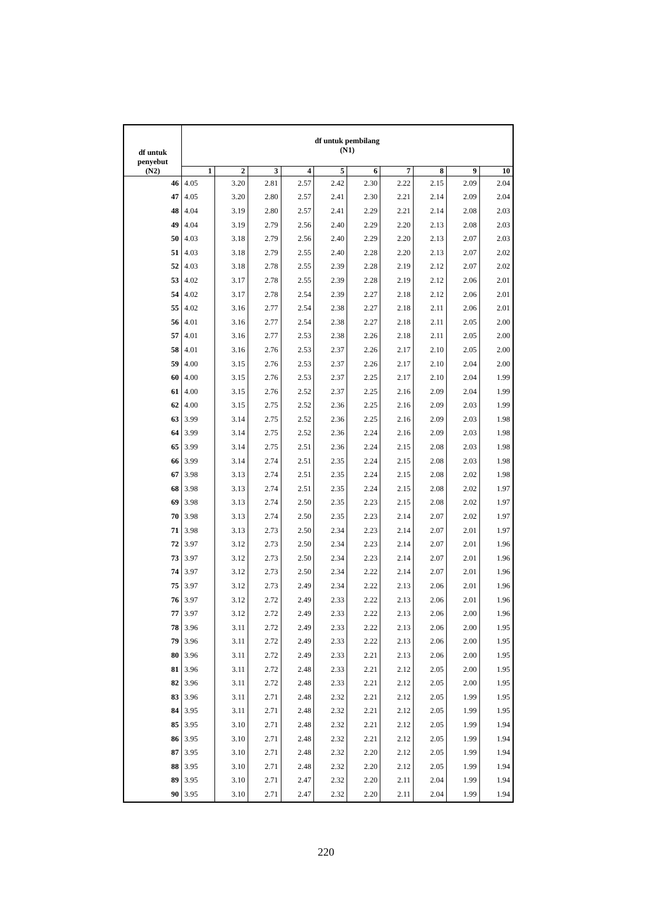| df untuk penyebut (N2) | df untuk pembilang (N1) | | | | | | | | | |
| --- | --- | --- | --- | --- | --- | --- | --- | --- | --- | --- |
| | 1 | 2 | 3 | 4 | 5 | 6 | 7 | 8 | 9 | 10 |
| 46 | 4.05 | 3.20 | 2.81 | 2.57 | 2.42 | 2.30 | 2.22 | 2.15 | 2.09 | 2.04 |
| 47 | 4.05 | 3.20 | 2.80 | 2.57 | 2.41 | 2.30 | 2.21 | 2.14 | 2.09 | 2.04 |
| 48 | 4.04 | 3.19 | 2.80 | 2.57 | 2.41 | 2.29 | 2.21 | 2.14 | 2.08 | 2.03 |
| 49 | 4.04 | 3.19 | 2.79 | 2.56 | 2.40 | 2.29 | 2.20 | 2.13 | 2.08 | 2.03 |
| 50 | 4.03 | 3.18 | 2.79 | 2.56 | 2.40 | 2.29 | 2.20 | 2.13 | 2.07 | 2.03 |
| 51 | 4.03 | 3.18 | 2.79 | 2.55 | 2.40 | 2.28 | 2.20 | 2.13 | 2.07 | 2.02 |
| 52 | 4.03 | 3.18 | 2.78 | 2.55 | 2.39 | 2.28 | 2.19 | 2.12 | 2.07 | 2.02 |
| 53 | 4.02 | 3.17 | 2.78 | 2.55 | 2.39 | 2.28 | 2.19 | 2.12 | 2.06 | 2.01 |
| 54 | 4.02 | 3.17 | 2.78 | 2.54 | 2.39 | 2.27 | 2.18 | 2.12 | 2.06 | 2.01 |
| 55 | 4.02 | 3.16 | 2.77 | 2.54 | 2.38 | 2.27 | 2.18 | 2.11 | 2.06 | 2.01 |
| 56 | 4.01 | 3.16 | 2.77 | 2.54 | 2.38 | 2.27 | 2.18 | 2.11 | 2.05 | 2.00 |
| 57 | 4.01 | 3.16 | 2.77 | 2.53 | 2.38 | 2.26 | 2.18 | 2.11 | 2.05 | 2.00 |
| 58 | 4.01 | 3.16 | 2.76 | 2.53 | 2.37 | 2.26 | 2.17 | 2.10 | 2.05 | 2.00 |
| 59 | 4.00 | 3.15 | 2.76 | 2.53 | 2.37 | 2.26 | 2.17 | 2.10 | 2.04 | 2.00 |
| 60 | 4.00 | 3.15 | 2.76 | 2.53 | 2.37 | 2.25 | 2.17 | 2.10 | 2.04 | 1.99 |
| 61 | 4.00 | 3.15 | 2.76 | 2.52 | 2.37 | 2.25 | 2.16 | 2.09 | 2.04 | 1.99 |
| 62 | 4.00 | 3.15 | 2.75 | 2.52 | 2.36 | 2.25 | 2.16 | 2.09 | 2.03 | 1.99 |
| 63 | 3.99 | 3.14 | 2.75 | 2.52 | 2.36 | 2.25 | 2.16 | 2.09 | 2.03 | 1.98 |
| 64 | 3.99 | 3.14 | 2.75 | 2.52 | 2.36 | 2.24 | 2.16 | 2.09 | 2.03 | 1.98 |
| 65 | 3.99 | 3.14 | 2.75 | 2.51 | 2.36 | 2.24 | 2.15 | 2.08 | 2.03 | 1.98 |
| 66 | 3.99 | 3.14 | 2.74 | 2.51 | 2.35 | 2.24 | 2.15 | 2.08 | 2.03 | 1.98 |
| 67 | 3.98 | 3.13 | 2.74 | 2.51 | 2.35 | 2.24 | 2.15 | 2.08 | 2.02 | 1.98 |
| 68 | 3.98 | 3.13 | 2.74 | 2.51 | 2.35 | 2.24 | 2.15 | 2.08 | 2.02 | 1.97 |
| 69 | 3.98 | 3.13 | 2.74 | 2.50 | 2.35 | 2.23 | 2.15 | 2.08 | 2.02 | 1.97 |
| 70 | 3.98 | 3.13 | 2.74 | 2.50 | 2.35 | 2.23 | 2.14 | 2.07 | 2.02 | 1.97 |
| 71 | 3.98 | 3.13 | 2.73 | 2.50 | 2.34 | 2.23 | 2.14 | 2.07 | 2.01 | 1.97 |
| 72 | 3.97 | 3.12 | 2.73 | 2.50 | 2.34 | 2.23 | 2.14 | 2.07 | 2.01 | 1.96 |
| 73 | 3.97 | 3.12 | 2.73 | 2.50 | 2.34 | 2.23 | 2.14 | 2.07 | 2.01 | 1.96 |
| 74 | 3.97 | 3.12 | 2.73 | 2.50 | 2.34 | 2.22 | 2.14 | 2.07 | 2.01 | 1.96 |
| 75 | 3.97 | 3.12 | 2.73 | 2.49 | 2.34 | 2.22 | 2.13 | 2.06 | 2.01 | 1.96 |
| 76 | 3.97 | 3.12 | 2.72 | 2.49 | 2.33 | 2.22 | 2.13 | 2.06 | 2.01 | 1.96 |
| 77 | 3.97 | 3.12 | 2.72 | 2.49 | 2.33 | 2.22 | 2.13 | 2.06 | 2.00 | 1.96 |
| 78 | 3.96 | 3.11 | 2.72 | 2.49 | 2.33 | 2.22 | 2.13 | 2.06 | 2.00 | 1.95 |
| 79 | 3.96 | 3.11 | 2.72 | 2.49 | 2.33 | 2.22 | 2.13 | 2.06 | 2.00 | 1.95 |
| 80 | 3.96 | 3.11 | 2.72 | 2.49 | 2.33 | 2.21 | 2.13 | 2.06 | 2.00 | 1.95 |
| 81 | 3.96 | 3.11 | 2.72 | 2.48 | 2.33 | 2.21 | 2.12 | 2.05 | 2.00 | 1.95 |
| 82 | 3.96 | 3.11 | 2.72 | 2.48 | 2.33 | 2.21 | 2.12 | 2.05 | 2.00 | 1.95 |
| 83 | 3.96 | 3.11 | 2.71 | 2.48 | 2.32 | 2.21 | 2.12 | 2.05 | 1.99 | 1.95 |
| 84 | 3.95 | 3.11 | 2.71 | 2.48 | 2.32 | 2.21 | 2.12 | 2.05 | 1.99 | 1.95 |
| 85 | 3.95 | 3.10 | 2.71 | 2.48 | 2.32 | 2.21 | 2.12 | 2.05 | 1.99 | 1.94 |
| 86 | 3.95 | 3.10 | 2.71 | 2.48 | 2.32 | 2.21 | 2.12 | 2.05 | 1.99 | 1.94 |
| 87 | 3.95 | 3.10 | 2.71 | 2.48 | 2.32 | 2.20 | 2.12 | 2.05 | 1.99 | 1.94 |
| 88 | 3.95 | 3.10 | 2.71 | 2.48 | 2.32 | 2.20 | 2.12 | 2.05 | 1.99 | 1.94 |
| 89 | 3.95 | 3.10 | 2.71 | 2.47 | 2.32 | 2.20 | 2.11 | 2.04 | 1.99 | 1.94 |
| 90 | 3.95 | 3.10 | 2.71 | 2.47 | 2.32 | 2.20 | 2.11 | 2.04 | 1.99 | 1.94 |
220